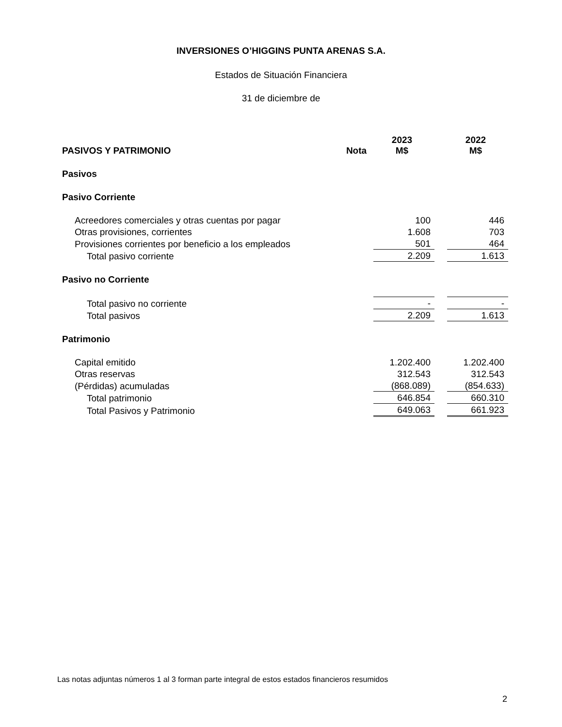INVERSIONES O’HIGGINS PUNTA ARENAS S.A.
Estados de Situación Financiera
31 de diciembre de
| PASIVOS Y PATRIMONIO | Nota | 2023 M$ | | 2022 M$ |
| Pasivos | | | | |
| Pasivo Corriente | | | | |
| Acreedores comerciales y otras cuentas por pagar | | 100 | | 446 |
| Otras provisiones, corrientes | | 1.608 | | 703 |
| Provisiones corrientes por beneficio a los empleados | | 501 | | 464 |
| Total pasivo corriente | | 2.209 | | 1.613 |
| Pasivo no Corriente | | | | |
| Total pasivo no corriente | | - | | - |
| Total pasivos | | 2.209 | | 1.613 |
| Patrimonio | | | | |
| Capital emitido | | 1.202.400 | | 1.202.400 |
| Otras reservas | | 312.543 | | 312.543 |
| (Pérdidas) acumuladas | | (868.089) | | (854.633) |
| Total patrimonio | | 646.854 | | 660.310 |
| Total Pasivos y Patrimonio | | 649.063 | | 661.923 |
Las notas adjuntas números 1 al 3 forman parte integral de estos estados financieros resumidos
2